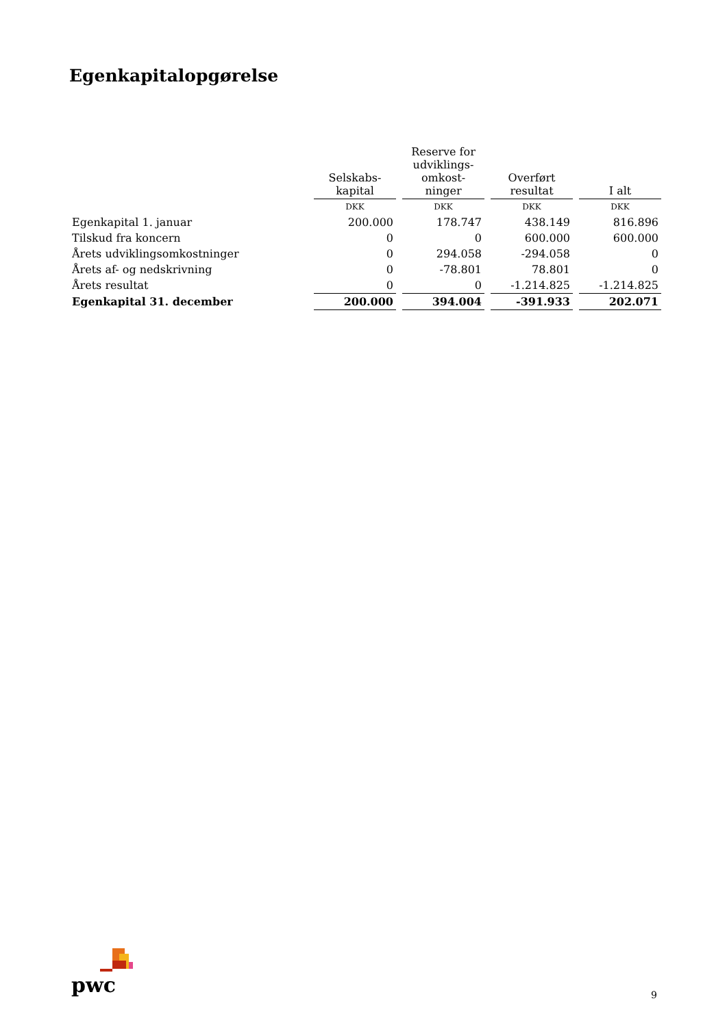Egenkapitalopgørelse
| | Selskabs- kapital | Reserve for udviklings- omkost- ninger | Overført resultat | I alt |
| | DKK | DKK | DKK | DKK |
| Egenkapital 1. januar | 200.000 | 178.747 | 438.149 | 816.896 |
| Tilskud fra koncern | 0 | 0 | 600.000 | 600.000 |
| Årets udviklingsomkostninger | 0 | 294.058 | -294.058 | 0 |
| Årets af- og nedskrivning | 0 | -78.801 | 78.801 | 0 |
| Årets resultat | 0 | 0 | -1.214.825 | -1.214.825 |
| Egenkapital 31. december | 200.000 | 394.004 | -391.933 | 202.071 |
pwc
9